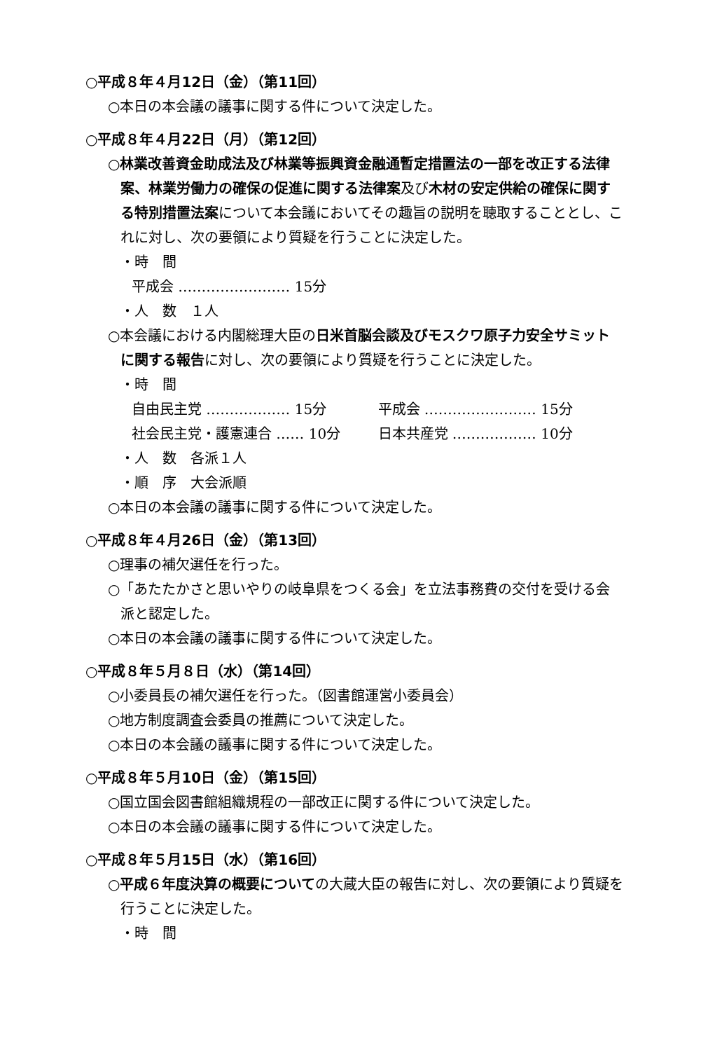○平成８年４月12日（金）（第11回）
○本日の本会議の議事に関する件について決定した。
○平成８年４月22日（月）（第12回）
○林業改善資金助成法及び林業等振興資金融通暫定措置法の一部を改正する法律案、林業労働力の確保の促進に関する法律案及び木材の安定供給の確保に関する特別措置法案について本会議においてその趣旨の説明を聴取することとし、これに対し、次の要領により質疑を行うことに決定した。
・時　間
平成会 …………………… 15分
・人　数　１人
○本会議における内閣総理大臣の日米首脳会談及びモスクワ原子力安全サミットに関する報告に対し、次の要領により質疑を行うことに決定した。
・時　間
自由民主党 ……………… 15分 平成会 …………………… 15分
社会民主党・護憲連合 …… 10分 日本共産党 ……………… 10分
・人　数　各派１人
・順　序　大会派順
○本日の本会議の議事に関する件について決定した。
○平成８年４月26日（金）（第13回）
○理事の補欠選任を行った。
○「あたたかさと思いやりの岐阜県をつくる会」を立法事務費の交付を受ける会派と認定した。
○本日の本会議の議事に関する件について決定した。
○平成８年５月８日（水）（第14回）
○小委員長の補欠選任を行った。（図書館運営小委員会）
○地方制度調査会委員の推薦について決定した。
○本日の本会議の議事に関する件について決定した。
○平成８年５月10日（金）（第15回）
○国立国会図書館組織規程の一部改正に関する件について決定した。
○本日の本会議の議事に関する件について決定した。
○平成８年５月15日（水）（第16回）
○平成６年度決算の概要についての大蔵大臣の報告に対し、次の要領により質疑を行うことに決定した。
・時　間